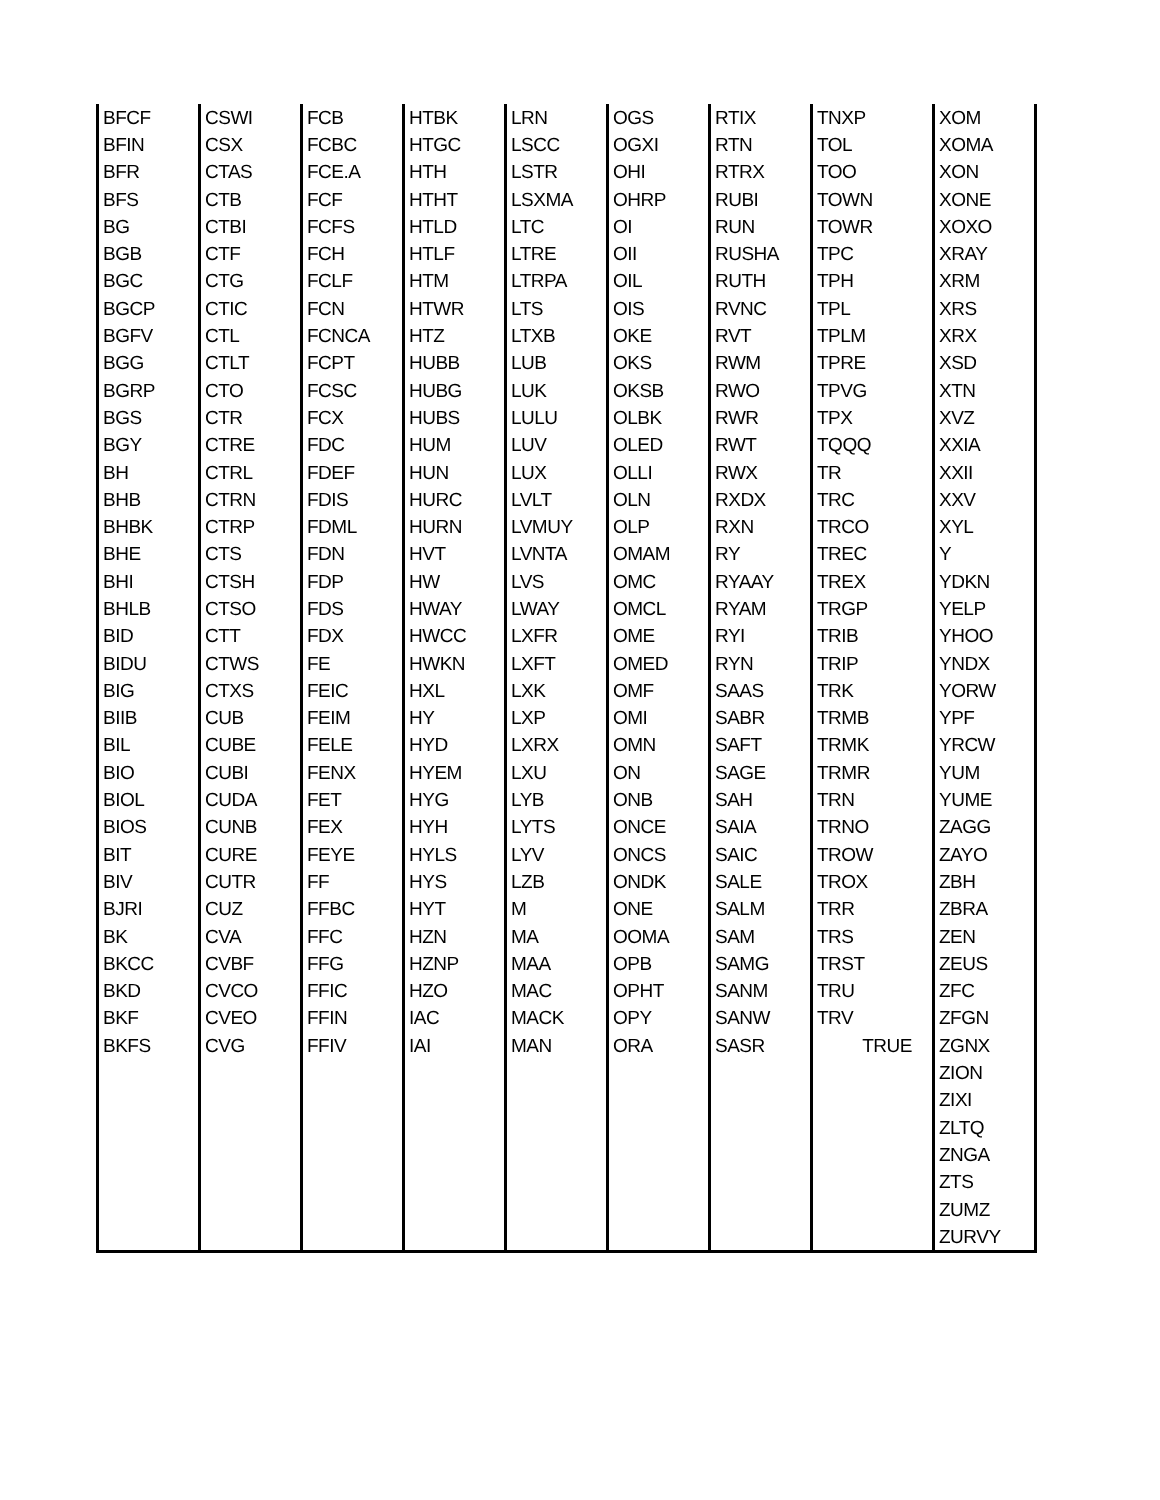| BFCF | CSWI | FCB | HTBK | LRN | OGS | RTIX | TNXP | XOM |
| BFIN | CSX | FCBC | HTGC | LSCC | OGXI | RTN | TOL | XOMA |
| BFR | CTAS | FCE.A | HTH | LSTR | OHI | RTRX | TOO | XON |
| BFS | CTB | FCF | HTHT | LSXMA | OHRP | RUBI | TOWN | XONE |
| BG | CTBI | FCFS | HTLD | LTC | OI | RUN | TOWR | XOXO |
| BGB | CTF | FCH | HTLF | LTRE | OII | RUSHA | TPC | XRAY |
| BGC | CTG | FCLF | HTM | LTRPA | OIL | RUTH | TPH | XRM |
| BGCP | CTIC | FCN | HTWR | LTS | OIS | RVNC | TPL | XRS |
| BGFV | CTL | FCNCA | HTZ | LTXB | OKE | RVT | TPLM | XRX |
| BGG | CTLT | FCPT | HUBB | LUB | OKS | RWM | TPRE | XSD |
| BGRP | CTO | FCSC | HUBG | LUK | OKSB | RWO | TPVG | XTN |
| BGS | CTR | FCX | HUBS | LULU | OLBK | RWR | TPX | XVZ |
| BGY | CTRE | FDC | HUM | LUV | OLED | RWT | TQQQ | XXIA |
| BH | CTRL | FDEF | HUN | LUX | OLLI | RWX | TR | XXII |
| BHB | CTRN | FDIS | HURC | LVLT | OLN | RXDX | TRC | XXV |
| BHBK | CTRP | FDML | HURN | LVMUY | OLP | RXN | TRCO | XYL |
| BHE | CTS | FDN | HVT | LVNTA | OMAM | RY | TREC | Y |
| BHI | CTSH | FDP | HW | LVS | OMC | RYAAY | TREX | YDKN |
| BHLB | CTSO | FDS | HWAY | LWAY | OMCL | RYAM | TRGP | YELP |
| BID | CTT | FDX | HWCC | LXFR | OME | RYI | TRIB | YHOO |
| BIDU | CTWS | FE | HWKN | LXFT | OMED | RYN | TRIP | YNDX |
| BIG | CTXS | FEIC | HXL | LXK | OMF | SAAS | TRK | YORW |
| BIIB | CUB | FEIM | HY | LXP | OMI | SABR | TRMB | YPF |
| BIL | CUBE | FELE | HYD | LXRX | OMN | SAFT | TRMK | YRCW |
| BIO | CUBI | FENX | HYEM | LXU | ON | SAGE | TRMR | YUM |
| BIOL | CUDA | FET | HYG | LYB | ONB | SAH | TRN | YUME |
| BIOS | CUNB | FEX | HYH | LYTS | ONCE | SAIA | TRNO | ZAGG |
| BIT | CURE | FEYE | HYLS | LYV | ONCS | SAIC | TROW | ZAYO |
| BIV | CUTR | FF | HYS | LZB | ONDK | SALE | TROX | ZBH |
| BJRI | CUZ | FFBC | HYT | M | ONE | SALM | TRR | ZBRA |
| BK | CVA | FFC | HZN | MA | OOMA | SAM | TRS | ZEN |
| BKCC | CVBF | FFG | HZNP | MAA | OPB | SAMG | TRST | ZEUS |
| BKD | CVCO | FFIC | HZO | MAC | OPHT | SANM | TRU | ZFC |
| BKF | CVEO | FFIN | IAC | MACK | OPY | SANW | TRV | ZFGN |
| BKFS | CVG | FFIV | IAI | MAN | ORA | SASR | TRUE | ZGNX |
| | | | | | | | | ZION |
| | | | | | | | | ZIXI |
| | | | | | | | | ZLTQ |
| | | | | | | | | ZNGA |
| | | | | | | | | ZTS |
| | | | | | | | | ZUMZ |
| | | | | | | | | ZURVY |